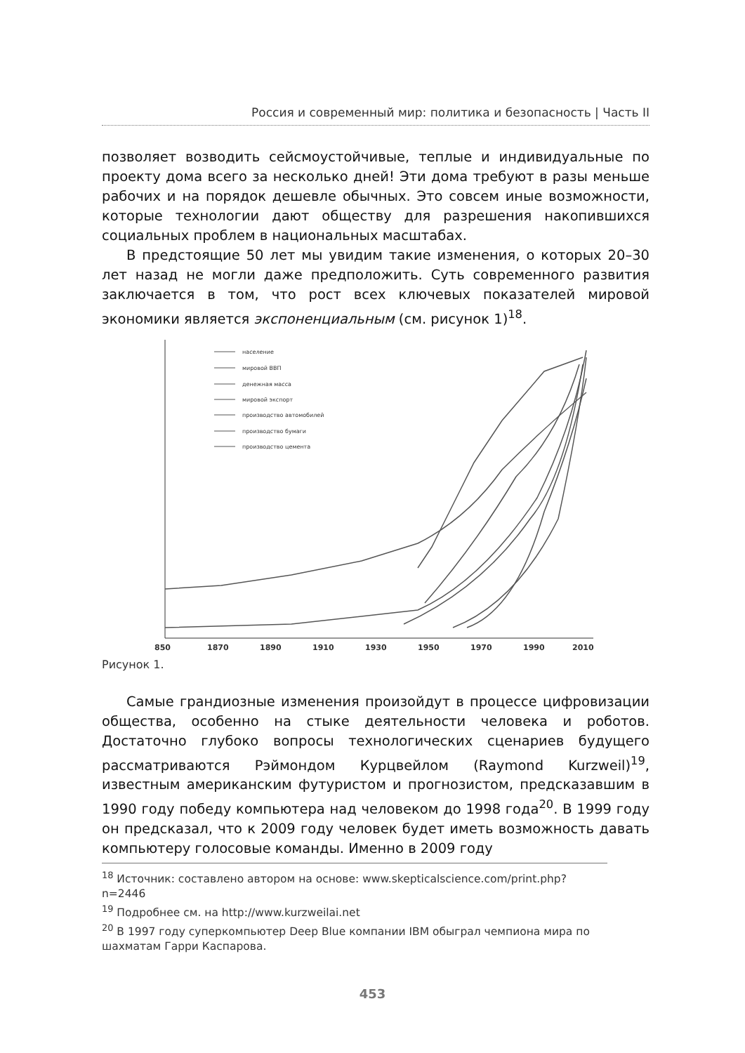Россия и современный мир: политика и безопасность | Часть II
позволяет возводить сейсмоустойчивые, теплые и индивидуальные по проекту дома всего за несколько дней! Эти дома требуют в разы меньше рабочих и на порядок дешевле обычных. Это совсем иные возможности, которые технологии дают обществу для разрешения накопившихся социальных проблем в национальных масштабах.
В предстоящие 50 лет мы увидим такие изменения, о которых 20–30 лет назад не могли даже предположить. Суть современного развития заключается в том, что рост всех ключевых показателей мировой экономики является экспоненциальным (см. рисунок 1)<sup>18</sup>.
население
мировой ВВП
денежная масса
мировой экспорт
производство автомобилей
производство бумаги
производство цемента
850
1870
1890
1910
1930
1950
1970
1990
2010
Рисунок 1.
Самые грандиозные изменения произойдут в процессе цифровизации общества, особенно на стыке деятельности человека и роботов. Достаточно глубоко вопросы технологических сценариев будущего рассматриваются Рэймондом Курцвейлом (Raymond Kurzweil)<sup>19</sup>, известным американским футуристом и прогнозистом, предсказавшим в 1990 году победу компьютера над человеком до 1998 года<sup>20</sup>. В 1999 году он предсказал, что к 2009 году человек будет иметь возможность давать компьютеру голосовые команды. Именно в 2009 году
<sup>18</sup> Источник: составлено автором на основе: www.skepticalscience.com/print.php?n=2446
<sup>19</sup> Подробнее см. на http://www.kurzweilai.net
<sup>20</sup> В 1997 году суперкомпьютер Deep Blue компании IBM обыграл чемпиона мира по шахматам Гарри Каспарова.
453